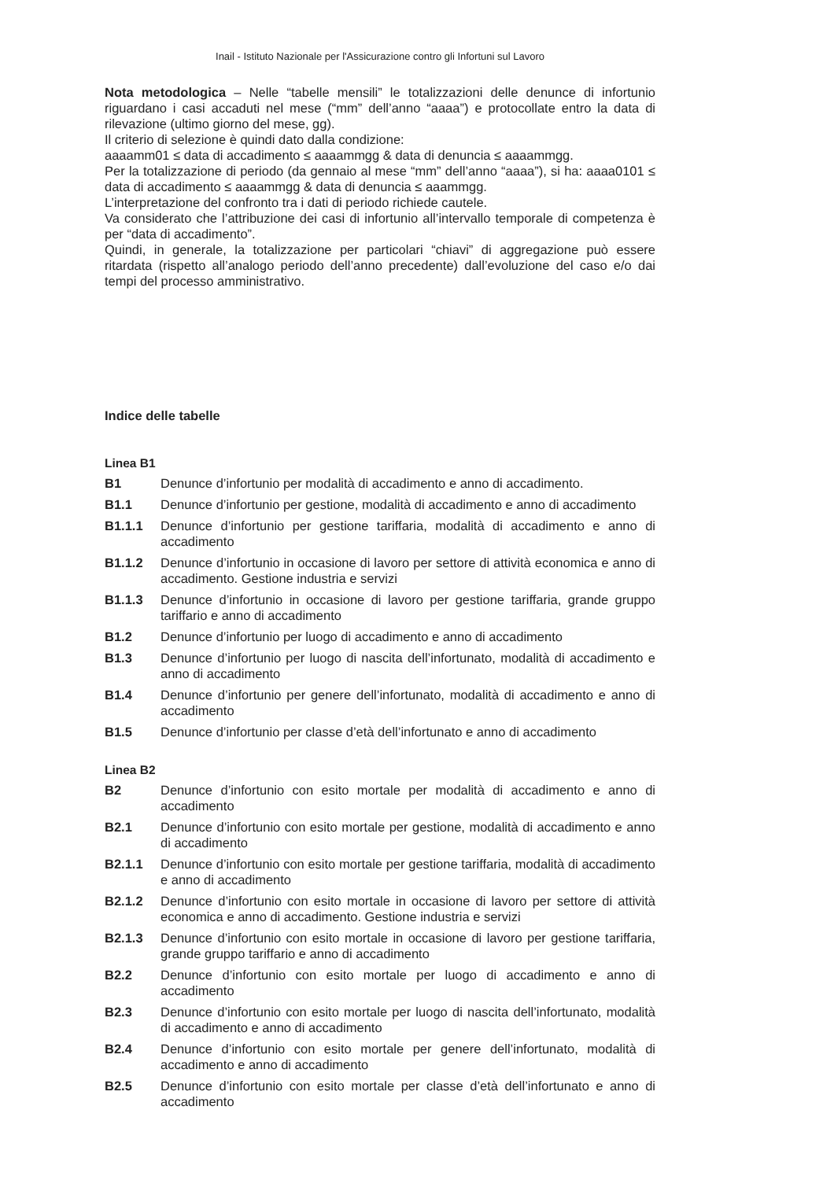Inail - Istituto Nazionale per l'Assicurazione contro gli Infortuni sul Lavoro
Nota metodologica – Nelle “tabelle mensili” le totalizzazioni delle denunce di infortunio riguardano i casi accaduti nel mese (“mm” dell’anno “aaaa”) e protocollate entro la data di rilevazione (ultimo giorno del mese, gg).
Il criterio di selezione è quindi dato dalla condizione:
aaaamm01 ≤ data di accadimento ≤ aaaammgg & data di denuncia ≤ aaaammgg.
Per la totalizzazione di periodo (da gennaio al mese “mm” dell’anno “aaaa”), si ha: aaaa0101 ≤ data di accadimento ≤ aaaammgg & data di denuncia ≤ aaammgg.
L’interpretazione del confronto tra i dati di periodo richiede cautele.
Va considerato che l’attribuzione dei casi di infortunio all’intervallo temporale di competenza è per “data di accadimento”.
Quindi, in generale, la totalizzazione per particolari “chiavi” di aggregazione può essere ritardata (rispetto all’analogo periodo dell’anno precedente) dall’evoluzione del caso e/o dai tempi del processo amministrativo.
Indice delle tabelle
Linea B1
B1 Denunce d’infortunio per modalità di accadimento e anno di accadimento.
B1.1 Denunce d’infortunio per gestione, modalità di accadimento e anno di accadimento
B1.1.1 Denunce d’infortunio per gestione tariffaria, modalità di accadimento e anno di accadimento
B1.1.2 Denunce d’infortunio in occasione di lavoro per settore di attività economica e anno di accadimento. Gestione industria e servizi
B1.1.3 Denunce d’infortunio in occasione di lavoro per gestione tariffaria, grande gruppo tariffario e anno di accadimento
B1.2 Denunce d’infortunio per luogo di accadimento e anno di accadimento
B1.3 Denunce d’infortunio per luogo di nascita dell’infortunato, modalità di accadimento e anno di accadimento
B1.4 Denunce d’infortunio per genere dell’infortunato, modalità di accadimento e anno di accadimento
B1.5 Denunce d’infortunio per classe d’età dell’infortunato e anno di accadimento
Linea B2
B2 Denunce d’infortunio con esito mortale per modalità di accadimento e anno di accadimento
B2.1 Denunce d’infortunio con esito mortale per gestione, modalità di accadimento e anno di accadimento
B2.1.1 Denunce d’infortunio con esito mortale per gestione tariffaria, modalità di accadimento e anno di accadimento
B2.1.2 Denunce d’infortunio con esito mortale in occasione di lavoro per settore di attività economica e anno di accadimento. Gestione industria e servizi
B2.1.3 Denunce d’infortunio con esito mortale in occasione di lavoro per gestione tariffaria, grande gruppo tariffario e anno di accadimento
B2.2 Denunce d’infortunio con esito mortale per luogo di accadimento e anno di accadimento
B2.3 Denunce d’infortunio con esito mortale per luogo di nascita dell’infortunato, modalità di accadimento e anno di accadimento
B2.4 Denunce d’infortunio con esito mortale per genere dell’infortunato, modalità di accadimento e anno di accadimento
B2.5 Denunce d’infortunio con esito mortale per classe d’età dell’infortunato e anno di accadimento